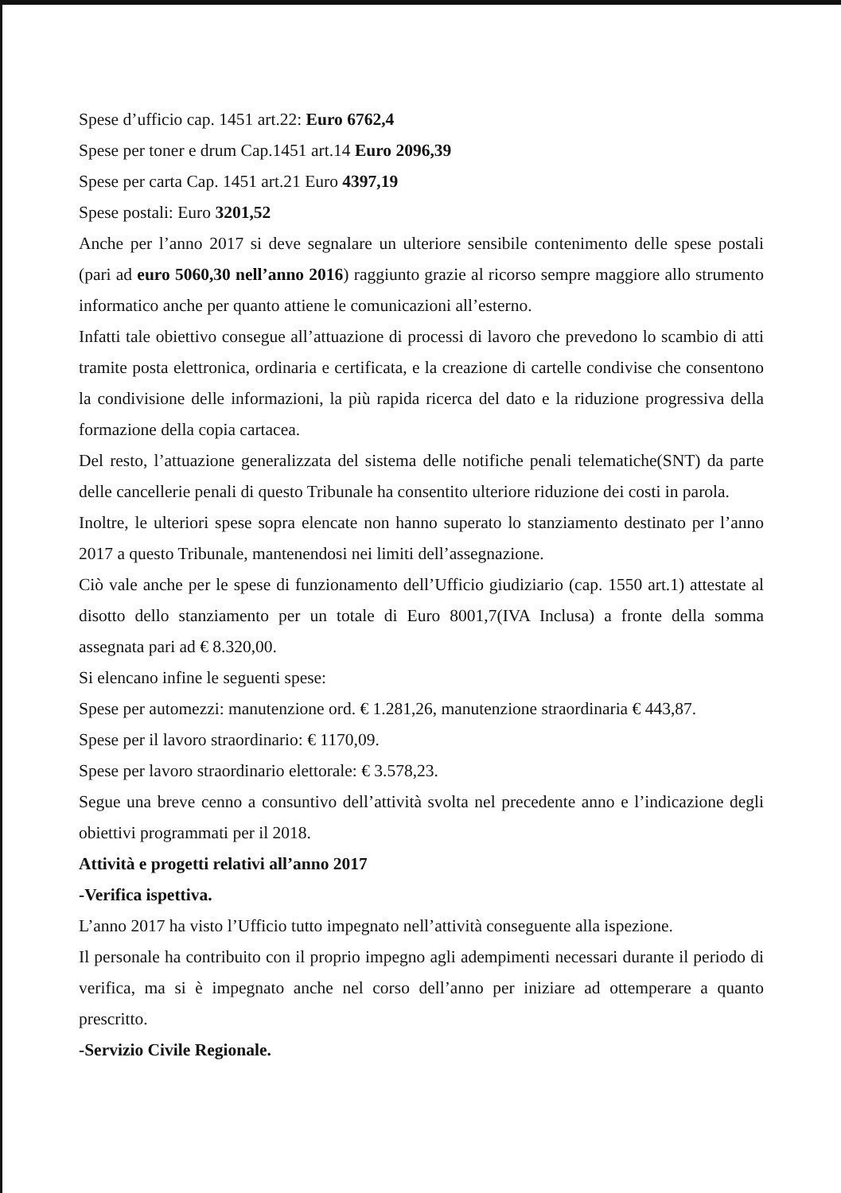Spese d’ufficio cap. 1451 art.22: Euro 6762,4
Spese per toner e drum Cap.1451 art.14 Euro 2096,39
Spese per carta Cap. 1451 art.21 Euro 4397,19
Spese postali: Euro 3201,52
Anche per l’anno 2017 si deve segnalare un ulteriore sensibile contenimento delle spese postali (pari ad euro 5060,30 nell’anno 2016) raggiunto grazie al ricorso sempre maggiore allo strumento informatico anche per quanto attiene le comunicazioni all’esterno.
Infatti tale obiettivo consegue all’attuazione di processi di lavoro che prevedono lo scambio di atti tramite posta elettronica, ordinaria e certificata, e la creazione di cartelle condivise che consentono la condivisione delle informazioni, la più rapida ricerca del dato e la riduzione progressiva della formazione della copia cartacea.
Del resto, l’attuazione generalizzata del sistema delle notifiche penali telematiche(SNT) da parte delle cancellerie penali di questo Tribunale ha consentito ulteriore riduzione dei costi in parola.
Inoltre, le ulteriori spese sopra elencate non hanno superato lo stanziamento destinato per l’anno 2017 a questo Tribunale, mantenendosi nei limiti dell’assegnazione.
Ciò vale anche per le spese di funzionamento dell’Ufficio giudiziario (cap. 1550 art.1) attestate al disotto dello stanziamento per un totale di Euro 8001,7(IVA Inclusa) a fronte della somma assegnata pari ad € 8.320,00.
Si elencano infine le seguenti spese:
Spese per automezzi: manutenzione ord. € 1.281,26, manutenzione straordinaria € 443,87.
Spese per il lavoro straordinario: € 1170,09.
Spese per lavoro straordinario elettorale: € 3.578,23.
Segue una breve cenno a consuntivo dell’attività svolta nel precedente anno e l’indicazione degli obiettivi programmati per il 2018.
Attività e progetti relativi all’anno 2017
-Verifica ispettiva.
L’anno 2017 ha visto l’Ufficio tutto impegnato nell’attività conseguente alla ispezione.
Il personale ha contribuito con il proprio impegno agli adempimenti necessari durante il periodo di verifica, ma si è impegnato anche nel corso dell’anno per iniziare ad ottemperare a quanto prescritto.
-Servizio Civile Regionale.